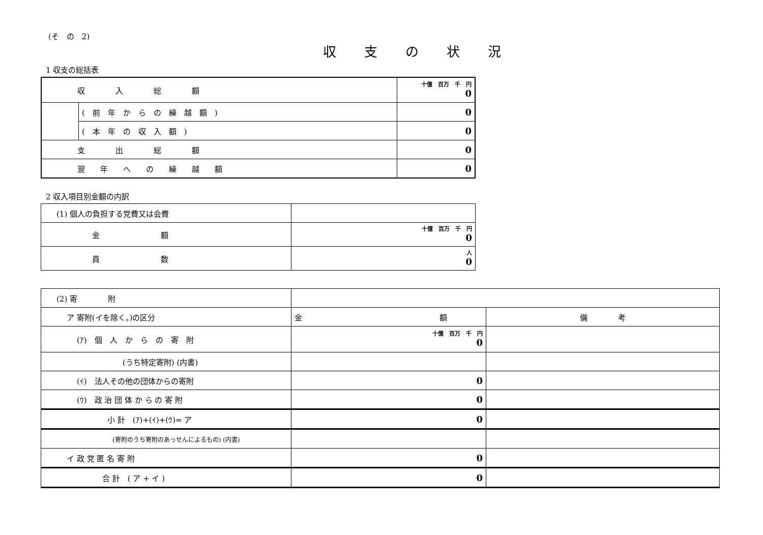(そ　の　2)
収支の状況
1 収支の総括表
| 収 入 総 額 | | 十億 百万 千 円 0 |
| | ( 前 年 か ら の 繰 越 額 ) | 0 |
| | ( 本 年 の 収 入 額 ) | 0 |
| 支 出 総 額 | | 0 |
| 翌 年 へ の 繰 越 額 | | 0 |
2 収入項目別金額の内訳
| (1) 個人の負担する党費又は会費 | |
| 金 額 | 十億 百万 千 円 0 |
| 員 数 | 人 0 |
| (2) 寄 附 | | |
| ア 寄附(イを除く。)の区分 | 金 額 | 備 考 |
| (ｱ) 個 人 か ら の 寄 附 | 十億 百万 千 円 0 | |
| (うち特定寄附) (内書) | | |
| (ｲ) 法人その他の団体からの寄附 | 0 | |
| (ｳ) 政 治 団 体 か ら の 寄 附 | 0 | |
| 小 計 (ｱ)+(ｲ)+(ｳ)= ア | 0 | |
| (寄附のうち寄附のあっせんによるもの) (内書) | | |
| イ 政 党 匿 名 寄 附 | 0 | |
| 合 計 ( ア + イ ) | 0 | |